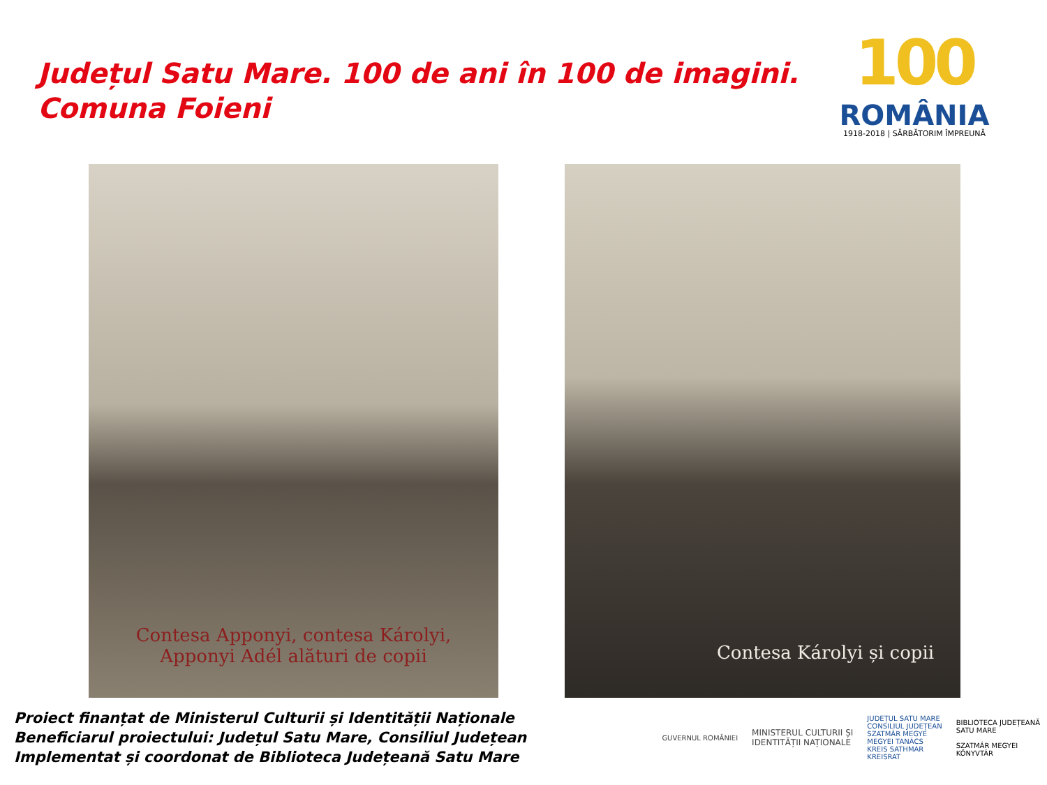Județul Satu Mare. 100 de ani în 100 de imagini.
Comuna Foieni
100
ROMÂNIA
1918-2018 | SĂRBĂTORIM ÎMPREUNĂ
Contesa Apponyi, contesa Károlyi,
Apponyi Adél alături de copii
Contesa Károlyi și copii
Proiect finanțat de Ministerul Culturii și Identității Naționale
Beneficiarul proiectului: Județul Satu Mare, Consiliul Județean
Implementat și coordonat de Biblioteca Județeană Satu Mare
GUVERNUL ROMÂNIEI
MINISTERUL CULTURII ȘI
IDENTITĂȚII NAȚIONALE
JUDEȚUL SATU MARE
CONSILIUL JUDEȚEAN
SZATMÁR MEGYE
MEGYEI TANÁCS
KREIS SATHMAR
KREISRAT
BIBLIOTECA JUDEȚEANĂ
SATU MARE
SZATMÁR MEGYEI
KÖNYVTÁR